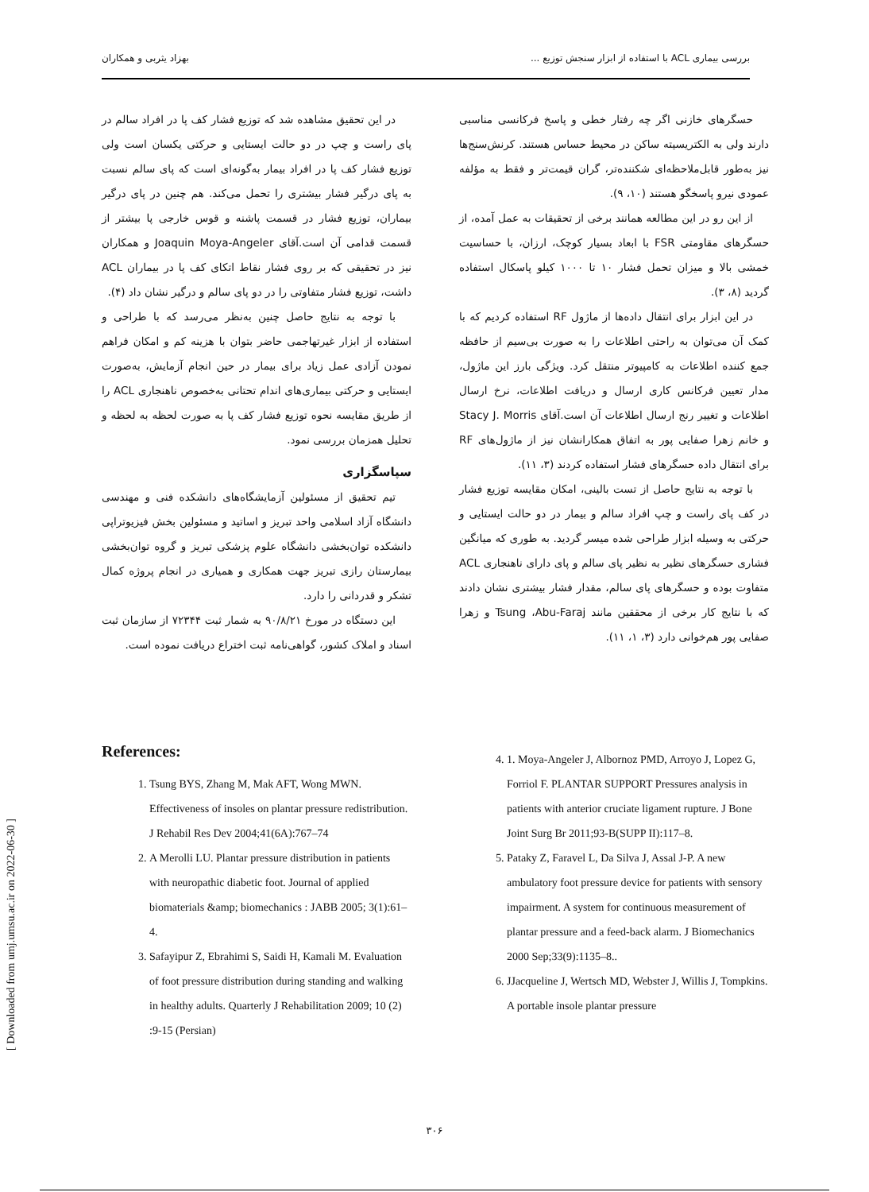بررسی بیماری ACL با استفاده از ابزار سنجش توزیع ... بهزاد یثربی و همکاران
حسگرهای خازنی اگر چه رفتار خطی و پاسخ فرکانسی مناسبی دارند ولی به الکتریسیته ساکن در محیط حساس هستند. کرنش‌سنج‌ها نیز به‌طور قابل‌ملاحظه‌ای شکننده‌تر، گران قیمت‌تر و فقط به مؤلفه عمودی نیرو پاسخگو هستند (۱۰، ۹).
از این رو در این مطالعه همانند برخی از تحقیقات به عمل آمده، از حسگرهای مقاومتی FSR با ابعاد بسیار کوچک، ارزان، با حساسیت خمشی بالا و میزان تحمل فشار ۱۰ تا ۱۰۰۰ کیلو پاسکال استفاده گردید (۸، ۳).
در این ابزار برای انتقال داده‌ها از ماژول RF استفاده کردیم که با کمک آن می‌توان به راحتی اطلاعات را به صورت بی‌سیم از حافظه جمع کننده اطلاعات به کامپیوتر منتقل کرد. ویژگی بارز این ماژول، مدار تعیین فرکانس کاری ارسال و دریافت اطلاعات، نرخ ارسال اطلاعات و تغییر رنج ارسال اطلاعات آن است.آقای Stacy J. Morris و خانم زهرا صفایی پور به اتفاق همکارانشان نیز از ماژول‌های RF برای انتقال داده حسگرهای فشار استفاده کردند (۳، ۱۱).
با توجه به نتایج حاصل از تست بالینی، امکان مقایسه توزیع فشار در کف پای راست و چپ افراد سالم و بیمار در دو حالت ایستایی و حرکتی به وسیله ابزار طراحی شده میسر گردید. به طوری که میانگین فشاری حسگرهای نظیر به نظیر پای سالم و پای دارای ناهنجاری ACL متفاوت بوده و حسگرهای پای سالم، مقدار فشار بیشتری نشان دادند که با نتایج کار برخی از محققین مانند Tsung ،Abu-Faraj و زهرا صفایی پور هم‌خوانی دارد (۳، ۱، ۱۱).
در این تحقیق مشاهده شد که توزیع فشار کف پا در افراد سالم در پای راست و چپ در دو حالت ایستایی و حرکتی یکسان است ولی توزیع فشار کف پا در افراد بیمار به‌گونه‌ای است که پای سالم نسبت به پای درگیر فشار بیشتری را تحمل می‌کند. هم چنین در پای درگیر بیماران، توزیع فشار در قسمت پاشنه و قوس خارجی پا بیشتر از قسمت قدامی آن است.آقای Joaquin Moya-Angeler و همکاران نیز در تحقیقی که بر روی فشار نقاط اتکای کف پا در بیماران ACL داشت، توزیع فشار متفاوتی را در دو پای سالم و درگیر نشان داد (۴).
با توجه به نتایج حاصل چنین به‌نظر می‌رسد که با طراحی و استفاده از ابزار غیرتهاجمی حاضر بتوان با هزینه کم و امکان فراهم نمودن آزادی عمل زیاد برای بیمار در حین انجام آزمایش، به‌صورت ایستایی و حرکتی بیماری‌های اندام تحتانی به‌خصوص ناهنجاری ACL را از طریق مقایسه نحوه توزیع فشار کف پا به صورت لحظه به لحظه و تحلیل همزمان بررسی نمود.
سپاسگزاری
تیم تحقیق از مسئولین آزمایشگاه‌های دانشکده فنی و مهندسی دانشگاه آزاد اسلامی واحد تبریز و اساتید و مسئولین بخش فیزیوتراپی دانشکده توان‌بخشی دانشگاه علوم پزشکی تبریز و گروه توان‌بخشی بیمارستان رازی تبریز جهت همکاری و همیاری در انجام پروژه کمال تشکر و قدردانی را دارد.
این دستگاه در مورخ ۹۰/۸/۲۱ به شمار ثبت ۷۲۳۴۴ از سازمان ثبت اسناد و املاک کشور، گواهی‌نامه ثبت اختراع دریافت نموده است.
References:
1. Tsung BYS, Zhang M, Mak AFT, Wong MWN. Effectiveness of insoles on plantar pressure redistribution. J Rehabil Res Dev 2004;41(6A):767–74
2. A Merolli LU. Plantar pressure distribution in patients with neuropathic diabetic foot. Journal of applied biomaterials &amp; biomechanics : JABB 2005; 3(1):61–4.
3. Safayipur Z, Ebrahimi S, Saidi H, Kamali M. Evaluation of foot pressure distribution during standing and walking in healthy adults. Quarterly J Rehabilitation 2009; 10 (2) :9-15 (Persian)
4. 1. Moya-Angeler J, Albornoz PMD, Arroyo J, Lopez G, Forriol F. PLANTAR SUPPORT Pressures analysis in patients with anterior cruciate ligament rupture. J Bone Joint Surg Br 2011;93-B(SUPP II):117–8.
5. Pataky Z, Faravel L, Da Silva J, Assal J-P. A new ambulatory foot pressure device for patients with sensory impairment. A system for continuous measurement of plantar pressure and a feed-back alarm. J Biomechanics 2000 Sep;33(9):1135–8..
6. JJacqueline J, Wertsch MD, Webster J, Willis J, Tompkins. A portable insole plantar pressure
[ Downloaded from umj.umsu.ac.ir on 2022-06-30 ]
۳۰۶